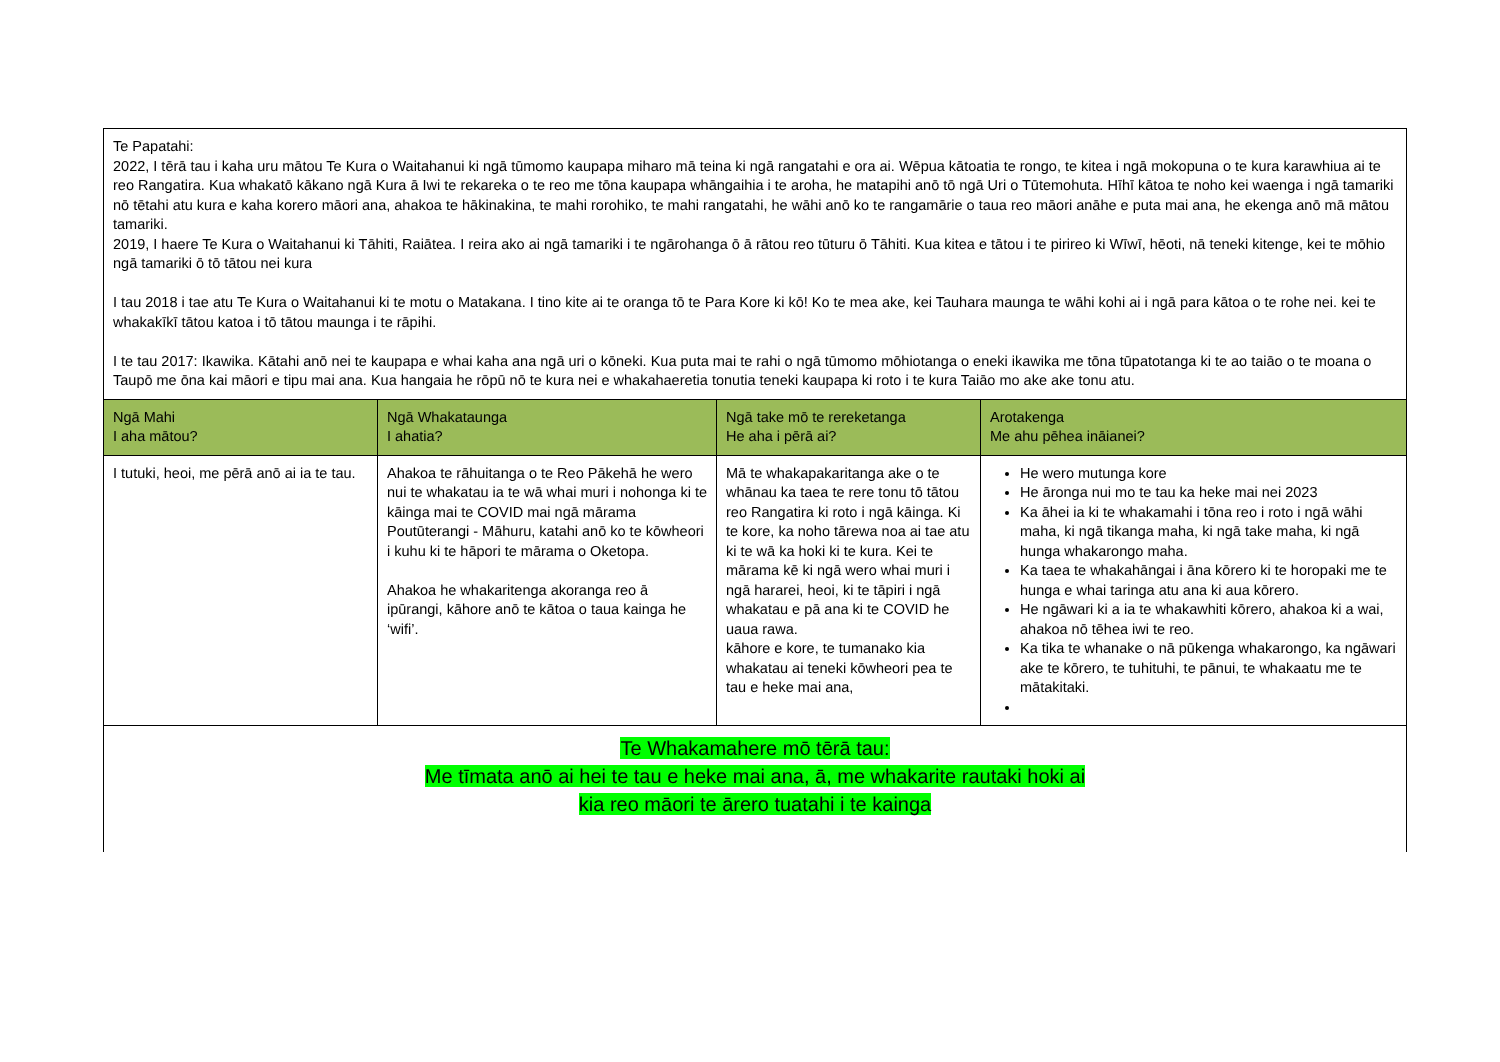| Te Papatahi: 2022, I tērā tau i kaha uru mātou Te Kura o Waitahanui ki ngā tūmomo kaupapa miharo mā teina ki ngā rangatahi e ora ai. Wēpua kātoatia te rongo, te kitea i ngā mokopuna o te kura karawhiua ai te reo Rangatira. Kua whakatō kākano ngā Kura ā Iwi te rekareka o te reo me tōna kaupapa whāngaihia i te aroha, he matapihi anō tō ngā Uri o Tūtemohuta. Hīhī kātoa te noho kei waenga i ngā tamariki nō tētahi atu kura e kaha korero māori ana, ahakoa te hākinakina, te mahi rorohiko, te mahi rangatahi, he wāhi anō ko te rangamārie o taua reo māori anāhe e puta mai ana, he ekenga anō mā mātou tamariki. 2019, I haere Te Kura o Waitahanui ki Tāhiti, Raiātea. I reira ako ai ngā tamariki i te ngārohanga ō ā rātou reo tūturu ō Tāhiti. Kua kitea e tātou i te pirireo ki Wīwī, hēoti, nā teneki kitenge, kei te mōhio ngā tamariki ō tō tātou nei kura I tau 2018 i tae atu Te Kura o Waitahanui ki te motu o Matakana. I tino kite ai te oranga tō te Para Kore ki kō! Ko te mea ake, kei Tauhara maunga te wāhi kohi ai i ngā para kātoa o te rohe nei. kei te whakakīkī tātou katoa i tō tātou maunga i te rāpihi. I te tau 2017: Ikawika. Kātahi anō nei te kaupapa e whai kaha ana ngā uri o kōneki. Kua puta mai te rahi o ngā tūmomo mōhiotanga o eneki ikawika me tōna tūpatotanga ki te ao taiāo o te moana o Taupō me ōna kai māori e tipu mai ana. Kua hangaia he rōpū nō te kura nei e whakahaeretia tonutia teneki kaupapa ki roto i te kura Taiāo mo ake ake tonu atu. | | | |
| Ngā Mahi I aha mātou? | Ngā Whakataunga I ahatia? | Ngā take mō te rereketanga He aha i pērā ai? | Arotakenga Me ahu pēhea ināianei? |
| I tutuki, heoi, me pērā anō ai ia te tau. | Ahakoa te rāhuitanga o te Reo Pākehā he wero nui te whakatau ia te wā whai muri i nohonga ki te kāinga mai te COVID mai ngā mārama Poutūterangi - Māhuru, katahi anō ko te kōwheori i kuhu ki te hāpori te mārama o Oketopa. Ahakoa he whakaritenga akoranga reo ā ipūrangi, kāhore anō te kātoa o taua kainga he ‘wifi’. | Mā te whakapakaritanga ake o te whānau ka taea te rere tonu tō tātou reo Rangatira ki roto i ngā kāinga. Ki te kore, ka noho tārewa noa ai tae atu ki te wā ka hoki ki te kura. Kei te mārama kē ki ngā wero whai muri i ngā hararei, heoi, ki te tāpiri i ngā whakatau e pā ana ki te COVID he uaua rawa. kāhore e kore, te tumanako kia whakatau ai teneki kōwheori pea te tau e heke mai ana, | He wero mutunga kore He āronga nui mo te tau ka heke mai nei 2023 Ka āhei ia ki te whakamahi i tōna reo i roto i ngā wāhi maha, ki ngā tikanga maha, ki ngā take maha, ki ngā hunga whakarongo maha. Ka taea te whakahāngai i āna kōrero ki te horopaki me te hunga e whai taringa atu ana ki aua kōrero. He ngāwari ki a ia te whakawhiti kōrero, ahakoa ki a wai, ahakoa nō tēhea iwi te reo. Ka tika te whanake o nā pūkenga whakarongo, ka ngāwari ake te kōrero, te tuhituhi, te pānui, te whakaatu me te mātakitaki. |
| Te Whakamahere mō tērā tau: Me tīmata anō ai hei te tau e heke mai ana, ā, me whakarite rautaki hoki ai kia reo māori te ārero tuatahi i te kainga | | | |